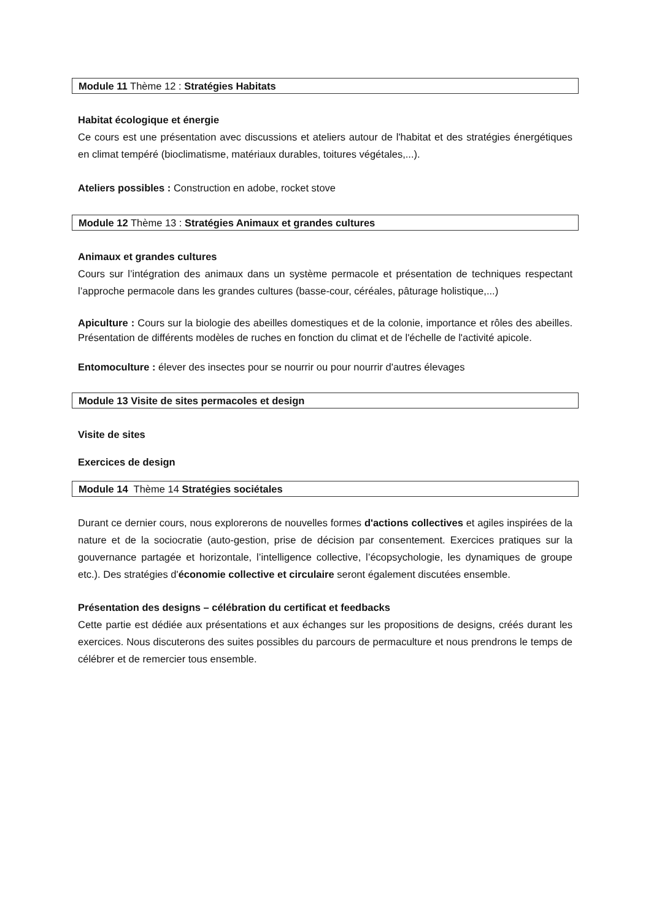Module 11 Thème 12 : Stratégies Habitats
Habitat écologique et énergie
Ce cours est une présentation avec discussions et ateliers autour de l'habitat et des stratégies énergétiques en climat tempéré (bioclimatisme, matériaux durables, toitures végétales,...).
Ateliers possibles : Construction en adobe, rocket stove
Module 12 Thème 13 : Stratégies Animaux et grandes cultures
Animaux et grandes cultures
Cours sur l’intégration des animaux dans un système permacole et présentation de techniques respectant l’approche permacole dans les grandes cultures (basse-cour, céréales, pâturage holistique,...)
Apiculture : Cours sur la biologie des abeilles domestiques et de la colonie, importance et rôles des abeilles. Présentation de différents modèles de ruches en fonction du climat et de l'échelle de l'activité apicole.
Entomoculture : élever des insectes pour se nourrir ou pour nourrir d'autres élevages
Module 13 Visite de sites permacoles et design
Visite de sites
Exercices de design
Module 14 Thème 14 Stratégies sociétales
Durant ce dernier cours, nous explorerons de nouvelles formes d'actions collectives et agiles inspirées de la nature et de la sociocratie (auto-gestion, prise de décision par consentement. Exercices pratiques sur la gouvernance partagée et horizontale, l’intelligence collective, l’écopsychologie, les dynamiques de groupe etc.). Des stratégies d'économie collective et circulaire seront également discutées ensemble.
Présentation des designs – célébration du certificat et feedbacks
Cette partie est dédiée aux présentations et aux échanges sur les propositions de designs, créés durant les exercices. Nous discuterons des suites possibles du parcours de permaculture et nous prendrons le temps de célébrer et de remercier tous ensemble.